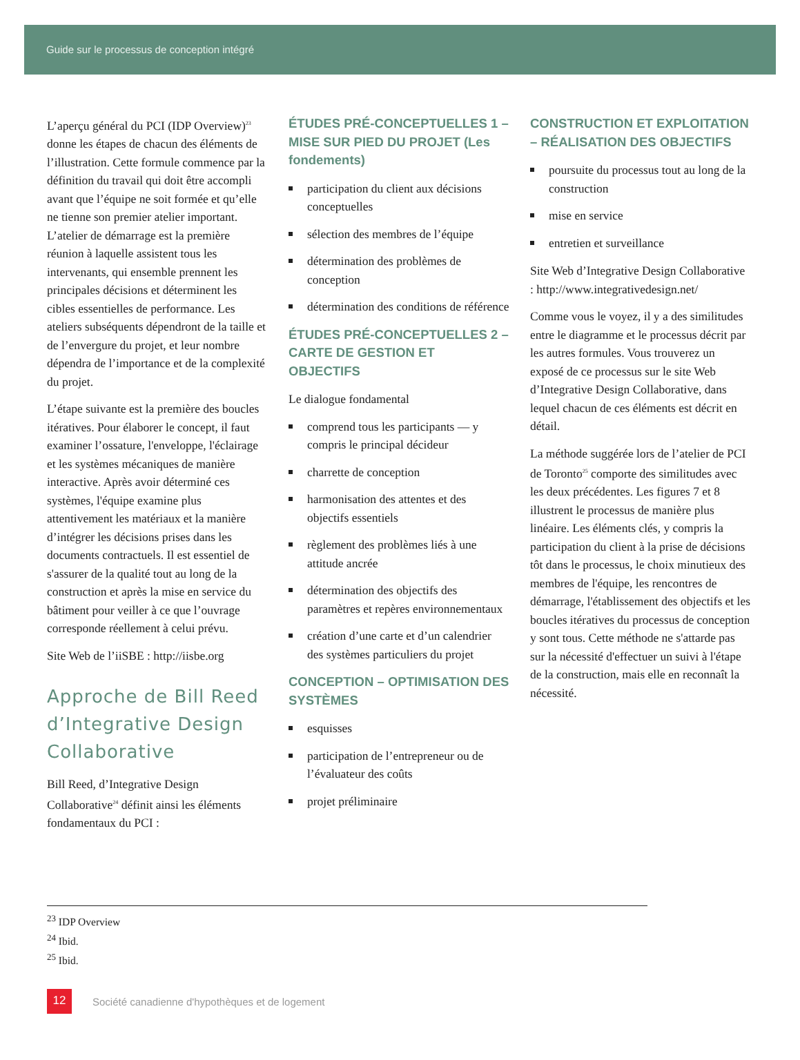Guide sur le processus de conception intégré
L’aperçu général du PCI (IDP Overview)<sup>23</sup> donne les étapes de chacun des éléments de l’illustration. Cette formule commence par la définition du travail qui doit être accompli avant que l’équipe ne soit formée et qu’elle ne tienne son premier atelier important. L’atelier de démarrage est la première réunion à laquelle assistent tous les intervenants, qui ensemble prennent les principales décisions et déterminent les cibles essentielles de performance. Les ateliers subséquents dépendront de la taille et de l’envergure du projet, et leur nombre dépendra de l’importance et de la complexité du projet.
L’étape suivante est la première des boucles itératives. Pour élaborer le concept, il faut examiner l’ossature, l'enveloppe, l'éclairage et les systèmes mécaniques de manière interactive. Après avoir déterminé ces systèmes, l'équipe examine plus attentivement les matériaux et la manière d’intégrer les décisions prises dans les documents contractuels. Il est essentiel de s'assurer de la qualité tout au long de la construction et après la mise en service du bâtiment pour veiller à ce que l’ouvrage corresponde réellement à celui prévu.
Site Web de l’iiSBE : http://iisbe.org
Approche de Bill Reed d’Integrative Design Collaborative
Bill Reed, d’Integrative Design Collaborative<sup>24</sup> définit ainsi les éléments fondamentaux du PCI :
ÉTUDES PRÉ-CONCEPTUELLES 1 – MISE SUR PIED DU PROJET (Les fondements)
participation du client aux décisions conceptuelles
sélection des membres de l’équipe
détermination des problèmes de conception
détermination des conditions de référence
ÉTUDES PRÉ-CONCEPTUELLES 2 – CARTE DE GESTION ET OBJECTIFS
Le dialogue fondamental
comprend tous les participants — y compris le principal décideur
charrette de conception
harmonisation des attentes et des objectifs essentiels
règlement des problèmes liés à une attitude ancrée
détermination des objectifs des paramètres et repères environnementaux
création d’une carte et d’un calendrier des systèmes particuliers du projet
CONCEPTION – OPTIMISATION DES SYSTÈMES
esquisses
participation de l’entrepreneur ou de l’évaluateur des coûts
projet préliminaire
CONSTRUCTION ET EXPLOITATION – RÉALISATION DES OBJECTIFS
poursuite du processus tout au long de la construction
mise en service
entretien et surveillance
Site Web d’Integrative Design Collaborative : http://www.integrativedesign.net/
Comme vous le voyez, il y a des similitudes entre le diagramme et le processus décrit par les autres formules. Vous trouverez un exposé de ce processus sur le site Web d’Integrative Design Collaborative, dans lequel chacun de ces éléments est décrit en détail.
La méthode suggérée lors de l’atelier de PCI de Toronto<sup>25</sup> comporte des similitudes avec les deux précédentes. Les figures 7 et 8 illustrent le processus de manière plus linéaire. Les éléments clés, y compris la participation du client à la prise de décisions tôt dans le processus, le choix minutieux des membres de l'équipe, les rencontres de démarrage, l'établissement des objectifs et les boucles itératives du processus de conception y sont tous. Cette méthode ne s'attarde pas sur la nécessité d'effectuer un suivi à l'étape de la construction, mais elle en reconnaît la nécessité.
<sup>23</sup> IDP Overview
<sup>24</sup> Ibid.
<sup>25</sup> Ibid.
12
Société canadienne d'hypothèques et de logement